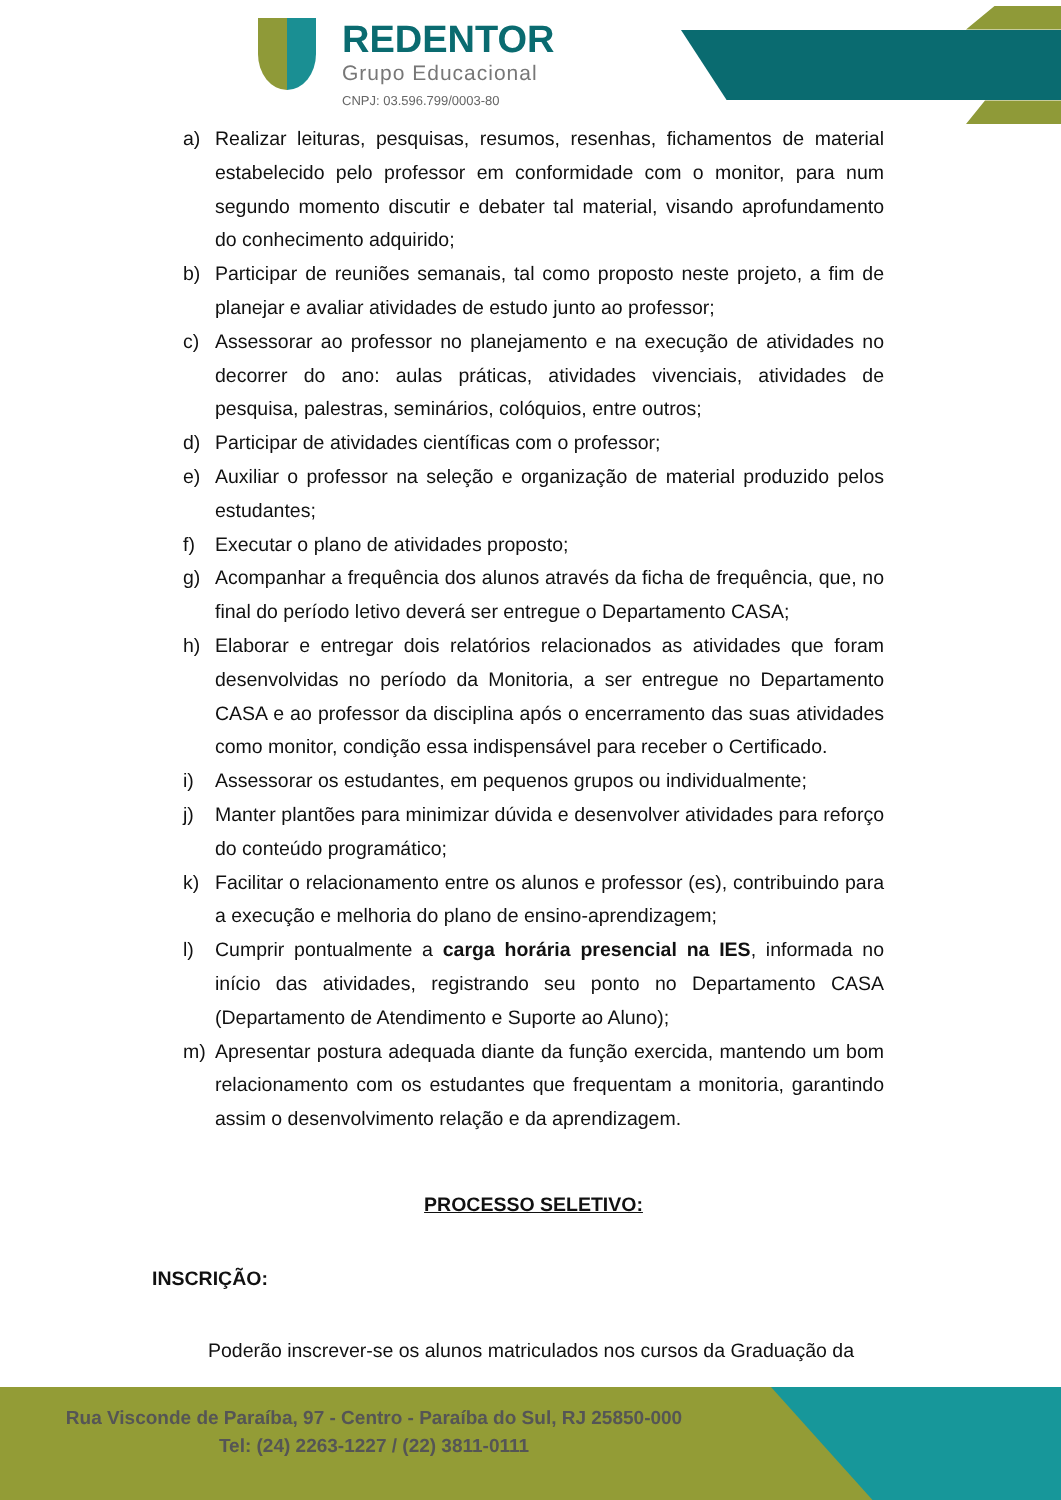REDENTOR
Grupo Educacional
CNPJ: 03.596.799/0003-80
a) Realizar leituras, pesquisas, resumos, resenhas, fichamentos de material estabelecido pelo professor em conformidade com o monitor, para num segundo momento discutir e debater tal material, visando aprofundamento do conhecimento adquirido;
b) Participar de reuniões semanais, tal como proposto neste projeto, a fim de planejar e avaliar atividades de estudo junto ao professor;
c) Assessorar ao professor no planejamento e na execução de atividades no decorrer do ano: aulas práticas, atividades vivenciais, atividades de pesquisa, palestras, seminários, colóquios, entre outros;
d) Participar de atividades científicas com o professor;
e) Auxiliar o professor na seleção e organização de material produzido pelos estudantes;
f) Executar o plano de atividades proposto;
g) Acompanhar a frequência dos alunos através da ficha de frequência, que, no final do período letivo deverá ser entregue o Departamento CASA;
h) Elaborar e entregar dois relatórios relacionados as atividades que foram desenvolvidas no período da Monitoria, a ser entregue no Departamento CASA e ao professor da disciplina após o encerramento das suas atividades como monitor, condição essa indispensável para receber o Certificado.
i) Assessorar os estudantes, em pequenos grupos ou individualmente;
j) Manter plantões para minimizar dúvida e desenvolver atividades para reforço do conteúdo programático;
k) Facilitar o relacionamento entre os alunos e professor (es), contribuindo para a execução e melhoria do plano de ensino-aprendizagem;
l) Cumprir pontualmente a carga horária presencial na IES, informada no início das atividades, registrando seu ponto no Departamento CASA (Departamento de Atendimento e Suporte ao Aluno);
m) Apresentar postura adequada diante da função exercida, mantendo um bom relacionamento com os estudantes que frequentam a monitoria, garantindo assim o desenvolvimento relação e da aprendizagem.
PROCESSO SELETIVO:
INSCRIÇÃO:
Poderão inscrever-se os alunos matriculados nos cursos da Graduação da
Rua Visconde de Paraíba, 97 - Centro - Paraíba do Sul, RJ 25850-000
Tel: (24) 2263-1227 / (22) 3811-0111